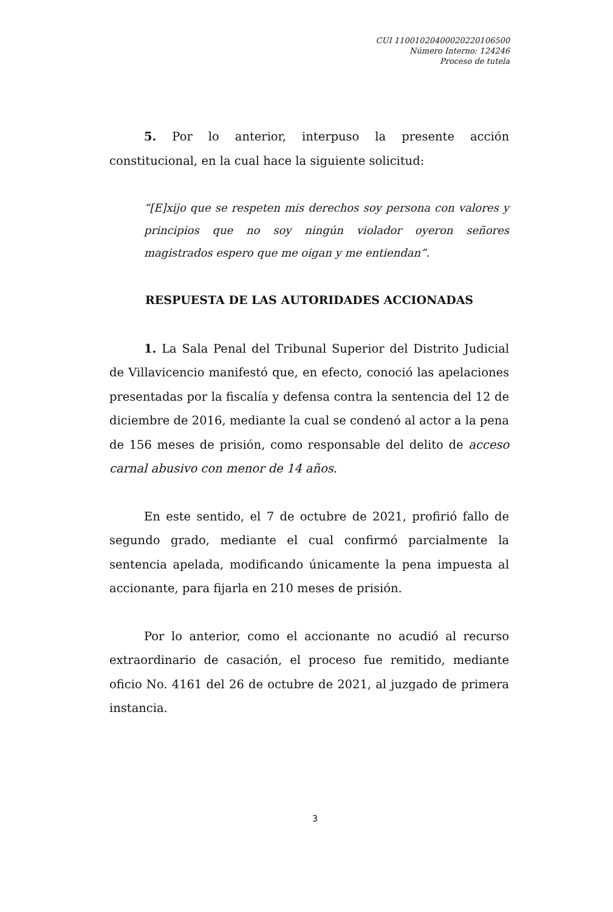CUI 11001020400020220106500
Número Interno: 124246
Proceso de tutela
5. Por lo anterior, interpuso la presente acción constitucional, en la cual hace la siguiente solicitud:
“[E]xijo que se respeten mis derechos soy persona con valores y principios que no soy ningún violador oyeron señores magistrados espero que me oigan y me entiendan”.
RESPUESTA DE LAS AUTORIDADES ACCIONADAS
1. La Sala Penal del Tribunal Superior del Distrito Judicial de Villavicencio manifestó que, en efecto, conoció las apelaciones presentadas por la fiscalía y defensa contra la sentencia del 12 de diciembre de 2016, mediante la cual se condenó al actor a la pena de 156 meses de prisión, como responsable del delito de acceso carnal abusivo con menor de 14 años.
En este sentido, el 7 de octubre de 2021, profirió fallo de segundo grado, mediante el cual confirmó parcialmente la sentencia apelada, modificando únicamente la pena impuesta al accionante, para fijarla en 210 meses de prisión.
Por lo anterior, como el accionante no acudió al recurso extraordinario de casación, el proceso fue remitido, mediante oficio No. 4161 del 26 de octubre de 2021, al juzgado de primera instancia.
3